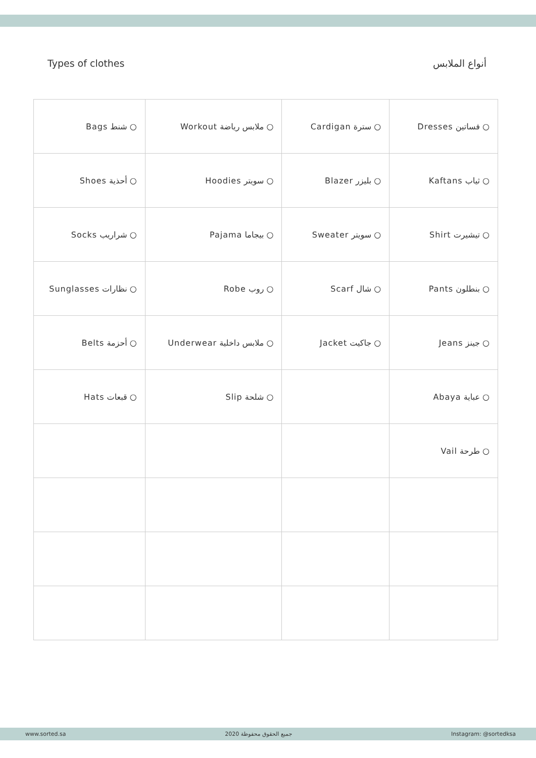Types of clothes أنواع الملابس
| ○ شنط Bags | ○ ملابس رياضة Workout | ○ سترة Cardigan | ○ فساتين Dresses |
| ○ أحذية Shoes | ○ سويتر Hoodies | ○ بليزر Blazer | ○ ثياب Kaftans |
| ○ شراريب Socks | ○ بيجاما Pajama | ○ سويتر Sweater | ○ تيشيرت Shirt |
| ○ نظارات Sunglasses | ○ روب Robe | ○ شال Scarf | ○ بنطلون Pants |
| ○ أحزمة Belts | ○ ملابس داخلية Underwear | ○ جاكيت Jacket | ○ جينز Jeans |
| ○ قبعات Hats | ○ شلحة Slip | | ○ عباية Abaya |
| | | | ○ طرحة Vail |
www.sorted.sa جميع الحقوق محفوظة 2020 Instagram: @sortedksa